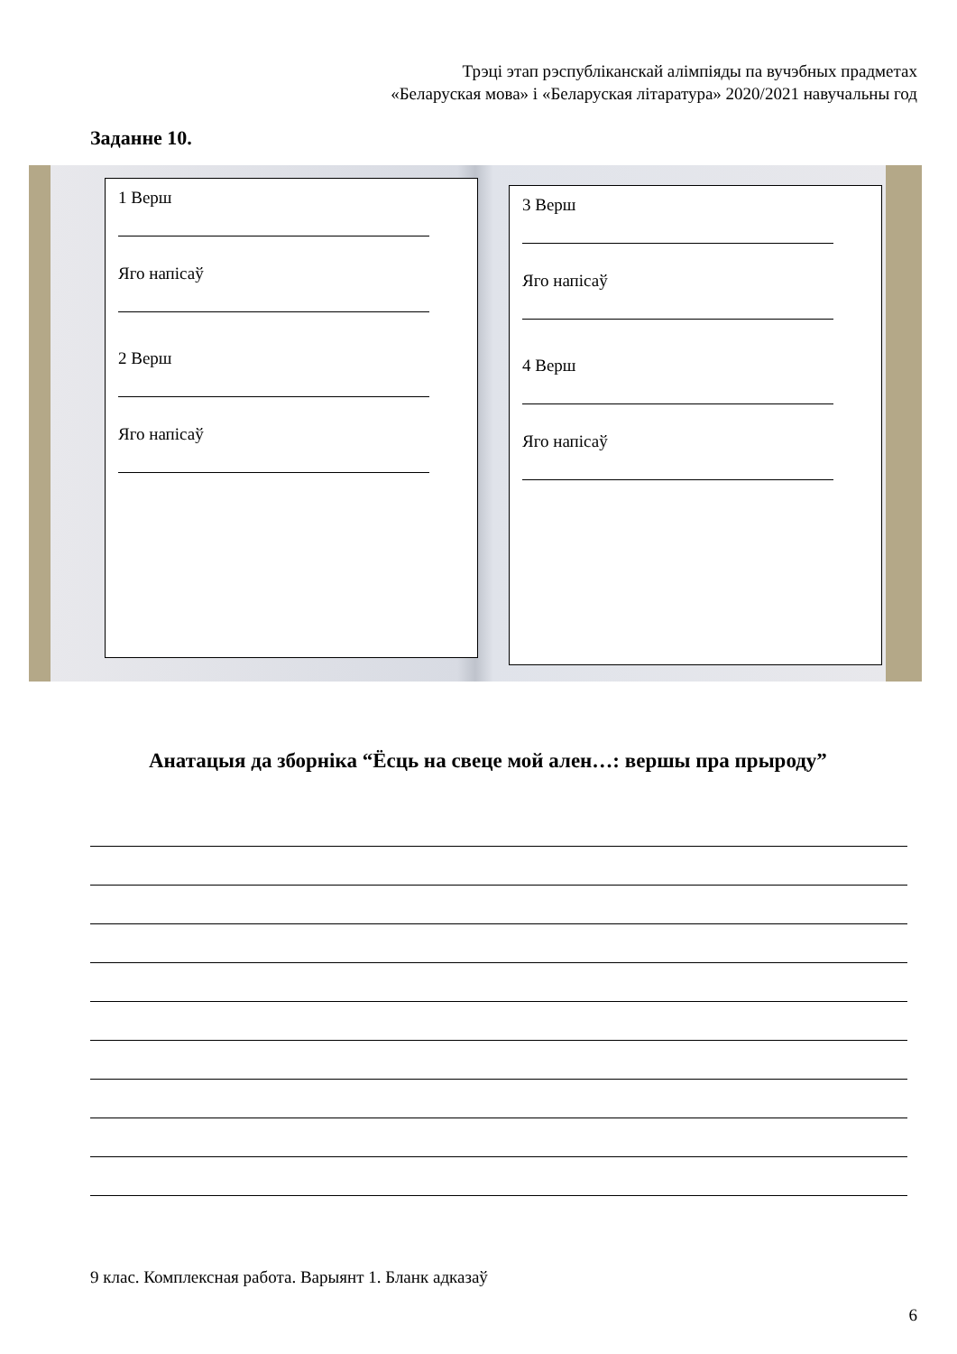Трэці этап рэспубліканскай алімпіяды па вучэбных прадметах
«Беларуская мова» і «Беларуская літаратура» 2020/2021 навучальны год
Заданне 10.
1 Верш
Яго напісаў
2 Верш
Яго напісаў
3 Верш
Яго напісаў
4 Верш
Яго напісаў
Анатацыя да зборніка “Ёсць на свеце мой ален…: вершы пра прыроду”
9 клас. Комплексная работа. Варыянт 1. Бланк адказаў
6